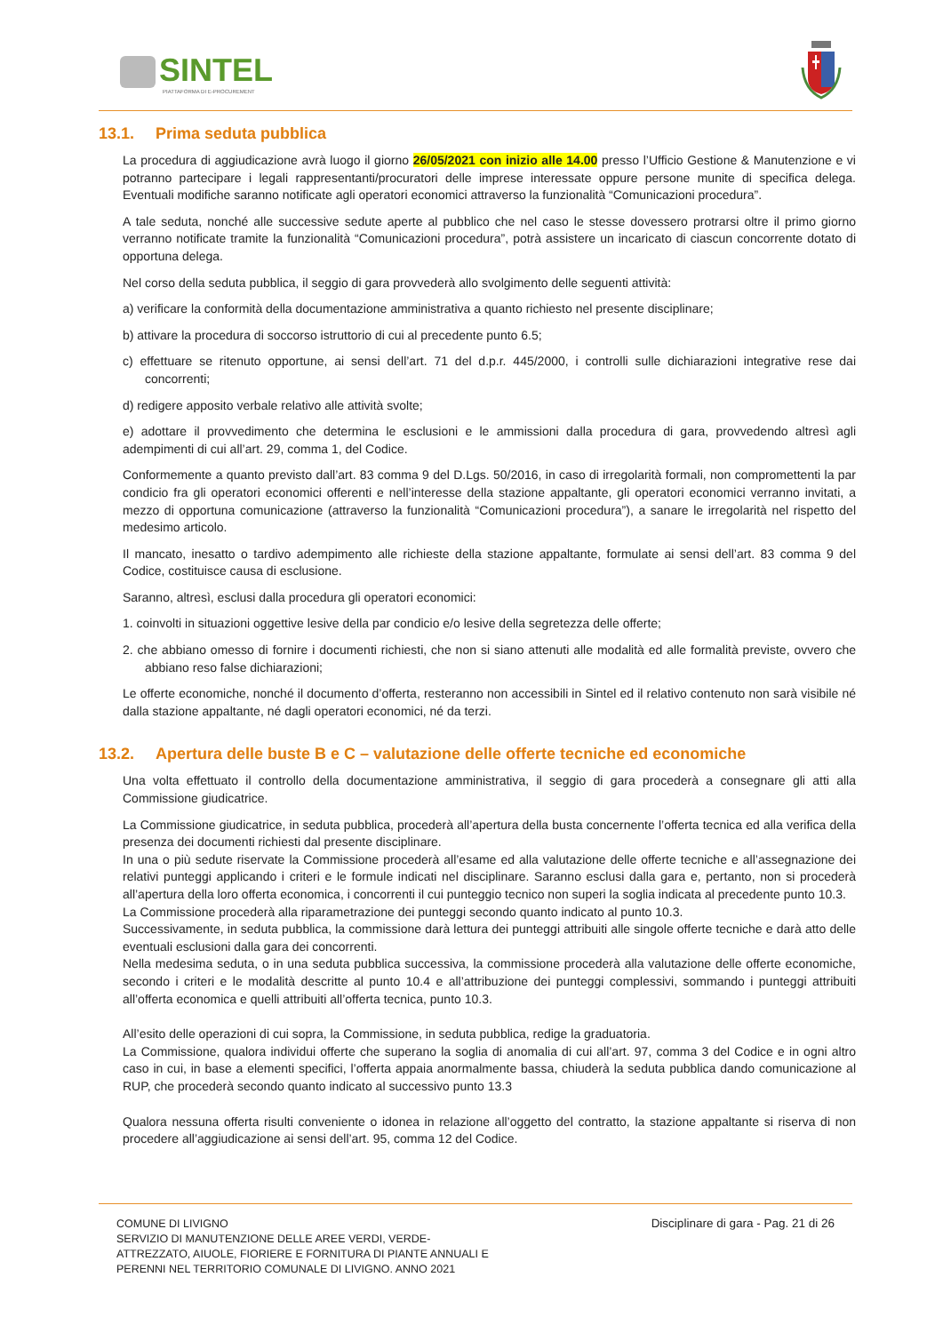SINTEL
PIATTAFORMA DI E-PROCUREMENT
13.1. Prima seduta pubblica
La procedura di aggiudicazione avrà luogo il giorno 26/05/2021 con inizio alle 14.00 presso l’Ufficio Gestione & Manutenzione e vi potranno partecipare i legali rappresentanti/procuratori delle imprese interessate oppure persone munite di specifica delega. Eventuali modifiche saranno notificate agli operatori economici attraverso la funzionalità “Comunicazioni procedura”.
A tale seduta, nonché alle successive sedute aperte al pubblico che nel caso le stesse dovessero protrarsi oltre il primo giorno verranno notificate tramite la funzionalità “Comunicazioni procedura”, potrà assistere un incaricato di ciascun concorrente dotato di opportuna delega.
Nel corso della seduta pubblica, il seggio di gara provvederà allo svolgimento delle seguenti attività:
a) verificare la conformità della documentazione amministrativa a quanto richiesto nel presente disciplinare;
b) attivare la procedura di soccorso istruttorio di cui al precedente punto 6.5;
c) effettuare se ritenuto opportune, ai sensi dell’art. 71 del d.p.r. 445/2000, i controlli sulle dichiarazioni integrative rese dai concorrenti;
d) redigere apposito verbale relativo alle attività svolte;
e) adottare il provvedimento che determina le esclusioni e le ammissioni dalla procedura di gara, provvedendo altresì agli adempimenti di cui all’art. 29, comma 1, del Codice.
Conformemente a quanto previsto dall’art. 83 comma 9 del D.Lgs. 50/2016, in caso di irregolarità formali, non compromettenti la par condicio fra gli operatori economici offerenti e nell’interesse della stazione appaltante, gli operatori economici verranno invitati, a mezzo di opportuna comunicazione (attraverso la funzionalità “Comunicazioni procedura”), a sanare le irregolarità nel rispetto del medesimo articolo.
Il mancato, inesatto o tardivo adempimento alle richieste della stazione appaltante, formulate ai sensi dell’art. 83 comma 9 del Codice, costituisce causa di esclusione.
Saranno, altresì, esclusi dalla procedura gli operatori economici:
1. coinvolti in situazioni oggettive lesive della par condicio e/o lesive della segretezza delle offerte;
2. che abbiano omesso di fornire i documenti richiesti, che non si siano attenuti alle modalità ed alle formalità previste, ovvero che abbiano reso false dichiarazioni;
Le offerte economiche, nonché il documento d’offerta, resteranno non accessibili in Sintel ed il relativo contenuto non sarà visibile né dalla stazione appaltante, né dagli operatori economici, né da terzi.
13.2. Apertura delle buste B e C – valutazione delle offerte tecniche ed economiche
Una volta effettuato il controllo della documentazione amministrativa, il seggio di gara procederà a consegnare gli atti alla Commissione giudicatrice.
La Commissione giudicatrice, in seduta pubblica, procederà all’apertura della busta concernente l’offerta tecnica ed alla verifica della presenza dei documenti richiesti dal presente disciplinare.
In una o più sedute riservate la Commissione procederà all’esame ed alla valutazione delle offerte tecniche e all’assegnazione dei relativi punteggi applicando i criteri e le formule indicati nel disciplinare. Saranno esclusi dalla gara e, pertanto, non si procederà all’apertura della loro offerta economica, i concorrenti il cui punteggio tecnico non superi la soglia indicata al precedente punto 10.3.
La Commissione procederà alla riparametrazione dei punteggi secondo quanto indicato al punto 10.3.
Successivamente, in seduta pubblica, la commissione darà lettura dei punteggi attribuiti alle singole offerte tecniche e darà atto delle eventuali esclusioni dalla gara dei concorrenti.
Nella medesima seduta, o in una seduta pubblica successiva, la commissione procederà alla valutazione delle offerte economiche, secondo i criteri e le modalità descritte al punto 10.4 e all’attribuzione dei punteggi complessivi, sommando i punteggi attribuiti all’offerta economica e quelli attribuiti all’offerta tecnica, punto 10.3.
All’esito delle operazioni di cui sopra, la Commissione, in seduta pubblica, redige la graduatoria.
La Commissione, qualora individui offerte che superano la soglia di anomalia di cui all’art. 97, comma 3 del Codice e in ogni altro caso in cui, in base a elementi specifici, l’offerta appaia anormalmente bassa, chiuderà la seduta pubblica dando comunicazione al RUP, che procederà secondo quanto indicato al successivo punto 13.3
Qualora nessuna offerta risulti conveniente o idonea in relazione all’oggetto del contratto, la stazione appaltante si riserva di non procedere all’aggiudicazione ai sensi dell’art. 95, comma 12 del Codice.
COMUNE DI LIVIGNO
SERVIZIO DI MANUTENZIONE DELLE AREE VERDI, VERDE-
ATTREZZATO, AIUOLE, FIORIERE E FORNITURA DI PIANTE ANNUALI E
PERENNI NEL TERRITORIO COMUNALE DI LIVIGNO. ANNO 2021
Disciplinare di gara - Pag. 21 di 26